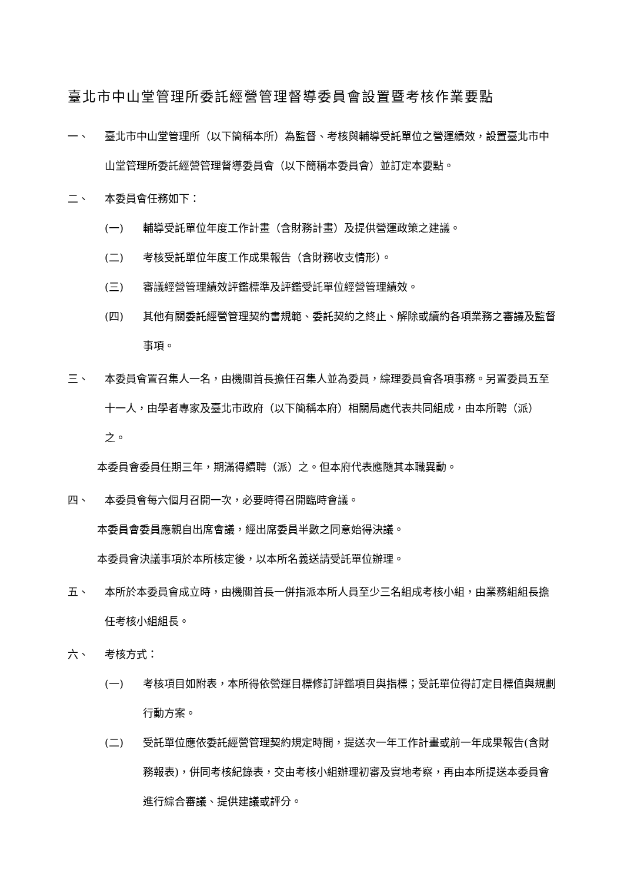臺北市中山堂管理所委託經營管理督導委員會設置暨考核作業要點
一、 臺北市中山堂管理所（以下簡稱本所）為監督、考核與輔導受託單位之營運績效，設置臺北市中山堂管理所委託經營管理督導委員會（以下簡稱本委員會）並訂定本要點。
二、 本委員會任務如下：
(一) 輔導受託單位年度工作計畫（含財務計畫）及提供營運政策之建議。
(二) 考核受託單位年度工作成果報告（含財務收支情形）。
(三) 審議經營管理績效評鑑標準及評鑑受託單位經營管理績效。
(四) 其他有關委託經營管理契約書規範、委託契約之終止、解除或續約各項業務之審議及監督事項。
三、 本委員會置召集人一名，由機關首長擔任召集人並為委員，綜理委員會各項事務。另置委員五至十一人，由學者專家及臺北市政府（以下簡稱本府）相關局處代表共同組成，由本所聘（派）之。
本委員會委員任期三年，期滿得續聘（派）之。但本府代表應隨其本職異動。
四、 本委員會每六個月召開一次，必要時得召開臨時會議。
本委員會委員應親自出席會議，經出席委員半數之同意始得決議。
本委員會決議事項於本所核定後，以本所名義送請受託單位辦理。
五、 本所於本委員會成立時，由機關首長一併指派本所人員至少三名組成考核小組，由業務組組長擔任考核小組組長。
六、 考核方式：
(一) 考核項目如附表，本所得依營運目標修訂評鑑項目與指標；受託單位得訂定目標值與規劃行動方案。
(二) 受託單位應依委託經營管理契約規定時間，提送次一年工作計畫或前一年成果報告(含財務報表)，併同考核紀錄表，交由考核小組辦理初審及實地考察，再由本所提送本委員會進行綜合審議、提供建議或評分。